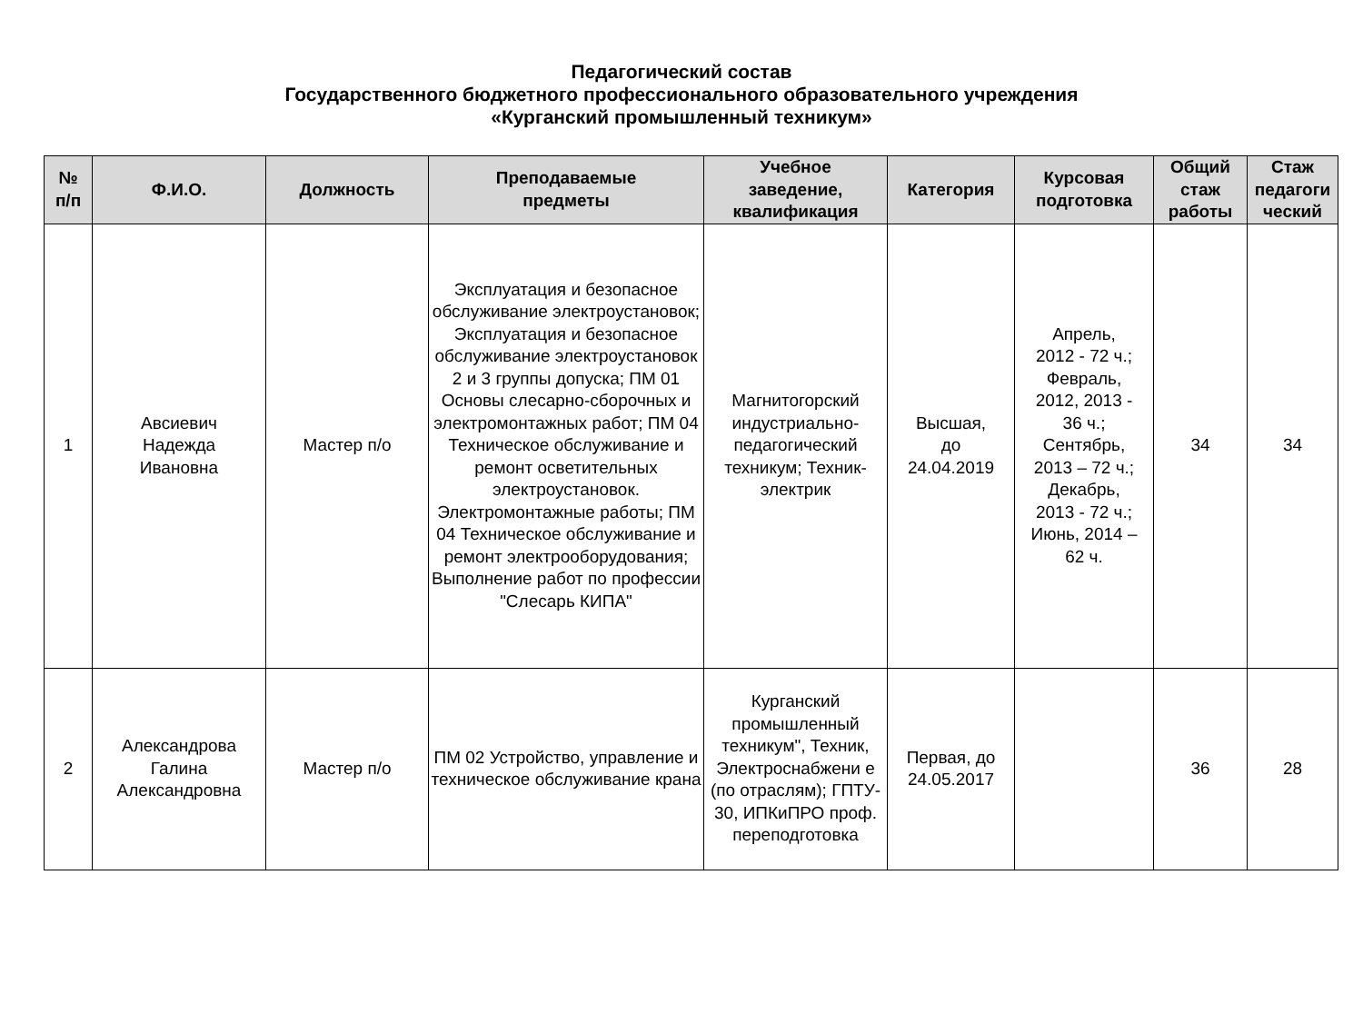Педагогический состав
Государственного бюджетного профессионального образовательного учреждения
«Курганский промышленный техникум»
| № п/п | Ф.И.О. | Должность | Преподаваемые предметы | Учебное заведение, квалификация | Категория | Курсовая подготовка | Общий стаж работы | Стаж педагоги ческий |
| --- | --- | --- | --- | --- | --- | --- | --- | --- |
| 1 | Авсиевич Надежда Ивановна | Мастер п/о | Эксплуатация и безопасное обслуживание электроустановок; Эксплуатация и безопасное обслуживание электроустановок 2 и 3 группы допуска; ПМ 01 Основы слесарно-сборочных и электромонтажных работ; ПМ 04 Техническое обслуживание и ремонт осветительных электроустановок. Электромонтажные работы; ПМ 04 Техническое обслуживание и ремонт электрооборудования; Выполнение работ по профессии "Слесарь КИПА" | Магнитогорский индустриально-педагогический техникум; Техник-электрик | Высшая, до 24.04.2019 | Апрель, 2012 - 72 ч.; Февраль, 2012, 2013 - 36 ч.; Сентябрь, 2013 – 72 ч.; Декабрь, 2013 - 72 ч.; Июнь, 2014 – 62 ч. | 34 | 34 |
| 2 | Александрова Галина Александровна | Мастер п/о | ПМ 02 Устройство, управление и техническое обслуживание крана | Курганский промышленный техникум", Техник, Электроснабжени е (по отраслям); ГПТУ- 30, ИПКиПРО проф. переподготовка | Первая, до 24.05.2017 | | 36 | 28 |